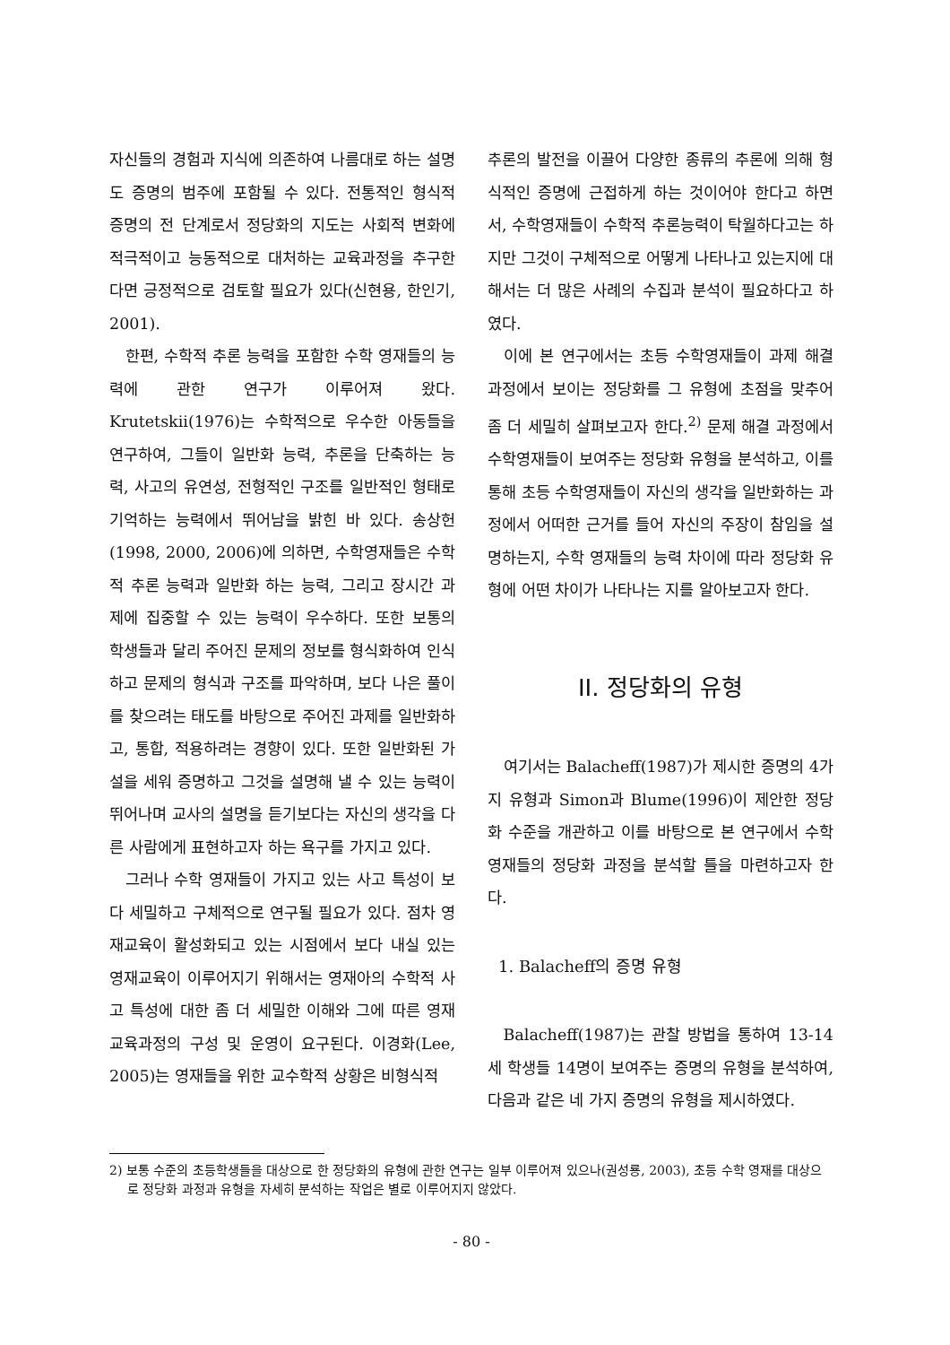자신들의 경험과 지식에 의존하여 나름대로 하는 설명도 증명의 범주에 포함될 수 있다. 전통적인 형식적 증명의 전 단계로서 정당화의 지도는 사회적 변화에 적극적이고 능동적으로 대처하는 교육과정을 추구한다면 긍정적으로 검토할 필요가 있다(신현용, 한인기, 2001).
한편, 수학적 추론 능력을 포함한 수학 영재들의 능력에 관한 연구가 이루어져 왔다. Krutetskii(1976)는 수학적으로 우수한 아동들을 연구하여, 그들이 일반화 능력, 추론을 단축하는 능력, 사고의 유연성, 전형적인 구조를 일반적인 형태로 기억하는 능력에서 뛰어남을 밝힌 바 있다. 송상헌(1998, 2000, 2006)에 의하면, 수학영재들은 수학적 추론 능력과 일반화 하는 능력, 그리고 장시간 과제에 집중할 수 있는 능력이 우수하다. 또한 보통의 학생들과 달리 주어진 문제의 정보를 형식화하여 인식하고 문제의 형식과 구조를 파악하며, 보다 나은 풀이를 찾으려는 태도를 바탕으로 주어진 과제를 일반화하고, 통합, 적용하려는 경향이 있다. 또한 일반화된 가설을 세워 증명하고 그것을 설명해 낼 수 있는 능력이 뛰어나며 교사의 설명을 듣기보다는 자신의 생각을 다른 사람에게 표현하고자 하는 욕구를 가지고 있다.
그러나 수학 영재들이 가지고 있는 사고 특성이 보다 세밀하고 구체적으로 연구될 필요가 있다. 점차 영재교육이 활성화되고 있는 시점에서 보다 내실 있는 영재교육이 이루어지기 위해서는 영재아의 수학적 사고 특성에 대한 좀 더 세밀한 이해와 그에 따른 영재교육과정의 구성 및 운영이 요구된다. 이경화(Lee, 2005)는 영재들을 위한 교수학적 상황은 비형식적
추론의 발전을 이끌어 다양한 종류의 추론에 의해 형식적인 증명에 근접하게 하는 것이어야 한다고 하면서, 수학영재들이 수학적 추론능력이 탁월하다고는 하지만 그것이 구체적으로 어떻게 나타나고 있는지에 대해서는 더 많은 사례의 수집과 분석이 필요하다고 하였다.
이에 본 연구에서는 초등 수학영재들이 과제 해결 과정에서 보이는 정당화를 그 유형에 초점을 맞추어 좀 더 세밀히 살펴보고자 한다.<sup>2)</sup> 문제 해결 과정에서 수학영재들이 보여주는 정당화 유형을 분석하고, 이를 통해 초등 수학영재들이 자신의 생각을 일반화하는 과정에서 어떠한 근거를 들어 자신의 주장이 참임을 설명하는지, 수학 영재들의 능력 차이에 따라 정당화 유형에 어떤 차이가 나타나는 지를 알아보고자 한다.
II. 정당화의 유형
여기서는 Balacheff(1987)가 제시한 증명의 4가지 유형과 Simon과 Blume(1996)이 제안한 정당화 수준을 개관하고 이를 바탕으로 본 연구에서 수학영재들의 정당화 과정을 분석할 틀을 마련하고자 한다.
1. Balacheff의 증명 유형
Balacheff(1987)는 관찰 방법을 통하여 13-14세 학생들 14명이 보여주는 증명의 유형을 분석하여, 다음과 같은 네 가지 증명의 유형을 제시하였다.
2) 보통 수준의 초등학생들을 대상으로 한 정당화의 유형에 관한 연구는 일부 이루어져 있으나(권성룡, 2003), 초등 수학 영재를 대상으로 정당화 과정과 유형을 자세히 분석하는 작업은 별로 이루어지지 않았다.
- 80 -